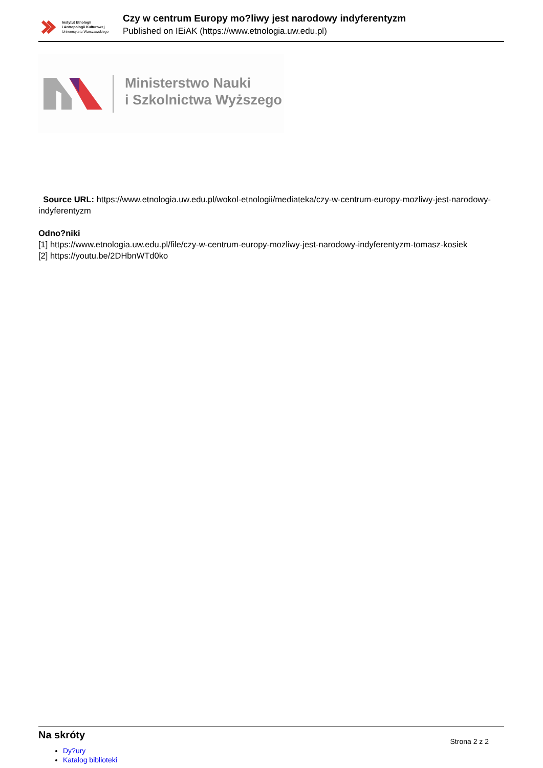Instytut Etnologii
i Antropologii Kulturowej
Uniwersytetu Warszawskiego
Czy w centrum Europy mo?liwy jest narodowy indyferentyzm
Published on IEiAK (https://www.etnologia.uw.edu.pl)
Ministerstwo Nauki
i Szkolnictwa Wyższego
Source URL: https://www.etnologia.uw.edu.pl/wokol-etnologii/mediateka/czy-w-centrum-europy-mozliwy-jest-narodowy-indyferentyzm
Odno?niki
[1] https://www.etnologia.uw.edu.pl/file/czy-w-centrum-europy-mozliwy-jest-narodowy-indyferentyzm-tomasz-kosiek
[2] https://youtu.be/2DHbnWTd0ko
Na skróty
Strona 2 z 2
Dy?ury
Katalog biblioteki